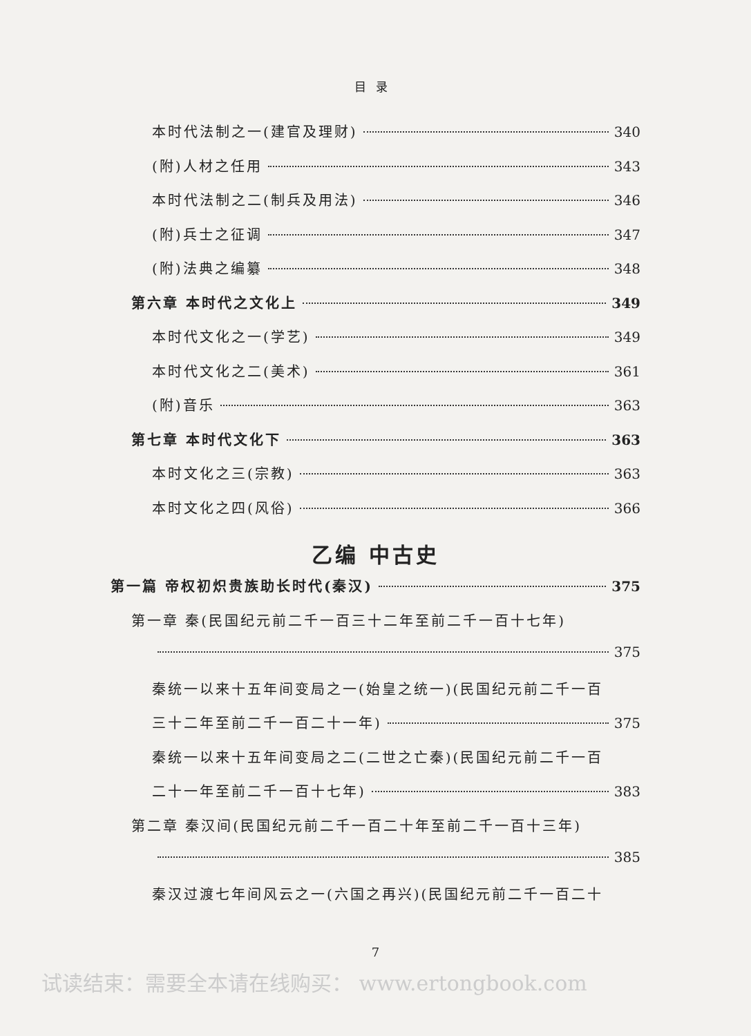目录
本时代法制之一(建官及理财) 340
(附)人材之任用 343
本时代法制之二(制兵及用法) 346
(附)兵士之征调 347
(附)法典之编纂 348
第六章 本时代之文化上 349
本时代文化之一(学艺) 349
本时代文化之二(美术) 361
(附)音乐 363
第七章 本时代文化下 363
本时文化之三(宗教) 363
本时文化之四(风俗) 366
乙编 中古史
第一篇 帝权初炽贵族助长时代(秦汉) 375
第一章 秦(民国纪元前二千一百三十二年至前二千一百十七年)
375
秦统一以来十五年间变局之一(始皇之统一)(民国纪元前二千一百
三十二年至前二千一百二十一年) 375
秦统一以来十五年间变局之二(二世之亡秦)(民国纪元前二千一百
二十一年至前二千一百十七年) 383
第二章 秦汉间(民国纪元前二千一百二十年至前二千一百十三年)
385
秦汉过渡七年间风云之一(六国之再兴)(民国纪元前二千一百二十
7
试读结束：需要全本请在线购买： www.ertongbook.com